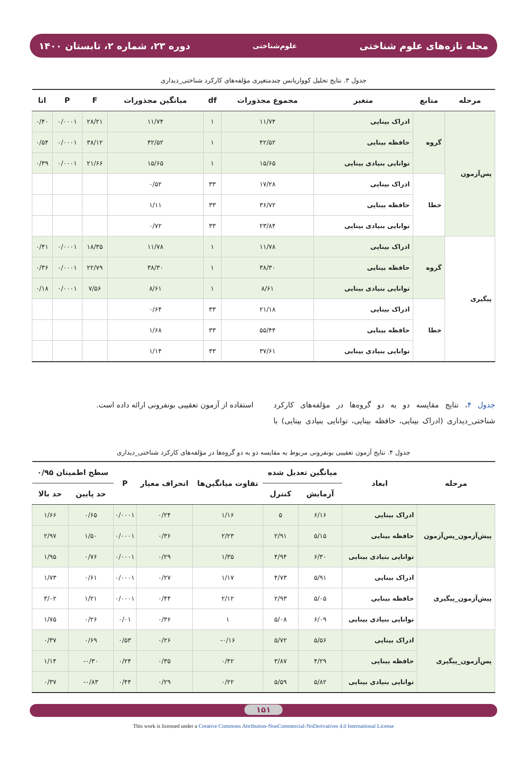مجله تازه‌های علوم شناختی علوم‌شناختی دوره ۲۳، شماره ۲، تابستان ۱۴۰۰
جدول ۳. نتایج تحلیل کوواریانس چندمتغیری مؤلفه‌های کارکرد شناختی_دیداری
| مرحله | منابع | متغیر | مجموع مجذورات | df | میانگین مجذورات | F | P | اتا |
| --- | --- | --- | --- | --- | --- | --- | --- | --- |
| پس‌آزمون | گروه | ادراک بینایی | ۱۱/۷۴ | ۱ | ۱۱/۷۴ | ۲۸/۲۱ | ۰/۰۰۰۱ | ۰/۴۰ |
| | | حافظه بینایی | ۴۲/۵۲ | ۱ | ۴۲/۵۲ | ۳۸/۱۲ | ۰/۰۰۰۱ | ۰/۵۴ |
| | | توانایی بنیادی بینایی | ۱۵/۶۵ | ۱ | ۱۵/۶۵ | ۲۱/۶۶ | ۰/۰۰۰۱ | ۰/۳۹ |
| | خطا | ادراک بینایی | ۱۷/۲۸ | ۳۳ | ۰/۵۲ | | | |
| | | حافظه بینایی | ۳۶/۷۲ | ۳۳ | ۱/۱۱ | | | |
| | | توانایی بنیادی بینایی | ۲۳/۸۴ | ۳۳ | ۰/۷۲ | | | |
| پیگیری | گروه | ادراک بینایی | ۱۱/۷۸ | ۱ | ۱۱/۷۸ | ۱۸/۳۵ | ۰/۰۰۰۱ | ۰/۴۱ |
| | | حافظه بینایی | ۳۸/۳۰ | ۱ | ۳۸/۳۰ | ۲۲/۷۹ | ۰/۰۰۰۱ | ۰/۳۶ |
| | | توانایی بنیادی بینایی | ۸/۶۱ | ۱ | ۸/۶۱ | ۷/۵۶ | ۰/۰۰۰۱ | ۰/۱۸ |
| | خطا | ادراک بینایی | ۲۱/۱۸ | ۳۳ | ۰/۶۴ | | | |
| | | حافظه بینایی | ۵۵/۴۴ | ۳۳ | ۱/۶۸ | | | |
| | | توانایی بنیادی بینایی | ۳۷/۶۱ | ۳۳ | ۱/۱۴ | | | |
جدول ۴، نتایج مقایسه دو به دو گروه‌ها در مؤلفه‌های کارکرد شناختی_دیداری (ادراک بینایی، حافظه بینایی، توانایی بنیادی بینایی) با استفاده از آزمون تعقیبی بونفرونی ارائه داده است.
جدول ۴. نتایج آزمون تعقیبی بونفرونی مربوط به مقایسه دو به دو گروه‌ها در مؤلفه‌های کارکرد شناختی_دیداری
| مرحله | ابعاد | میانگین تعدیل شده | | تفاوت میانگین‌ها | انحراف معیار | P | سطح اطمینان ۰/۹۵ | |
| --- | --- | --- | --- | --- | --- | --- | --- | --- |
| | | آزمایش | کنترل | | | | حد پایین | حد بالا |
| پیش‌آزمون_پس‌آزمون | ادراک بینایی | ۶/۱۶ | ۵ | ۱/۱۶ | ۰/۲۴ | ۰/۰۰۰۱ | ۰/۶۵ | ۱/۶۶ |
| | حافظه بینایی | ۵/۱۵ | ۲/۹۱ | ۲/۲۳ | ۰/۳۶ | ۰/۰۰۰۱ | ۱/۵۰ | ۲/۹۷ |
| | توانایی بنیادی بینایی | ۶/۳۰ | ۴/۹۴ | ۱/۳۵ | ۰/۲۹ | ۰/۰۰۰۱ | ۰/۷۶ | ۱/۹۵ |
| پیش‌آزمون_پیگیری | ادراک بینایی | ۵/۹۱ | ۴/۷۳ | ۱/۱۷ | ۰/۲۷ | ۰/۰۰۰۱ | ۰/۶۱ | ۱/۷۳ |
| | حافظه بینایی | ۵/۰۵ | ۲/۹۳ | ۲/۱۲ | ۰/۴۴ | ۰/۰۰۰۱ | ۱/۲۱ | ۳/۰۲ |
| | توانایی بنیادی بینایی | ۶/۰۹ | ۵/۰۸ | ۱ | ۰/۳۶ | ۰/۰۱ | ۰/۲۶ | ۱/۷۵ |
| پس‌آزمون_پیگیری | ادراک بینایی | ۵/۵۶ | ۵/۷۲ | ۰/۱۶- | ۰/۲۶ | ۰/۵۳ | ۰/۶۹ | ۰/۳۷ |
| | حافظه بینایی | ۴/۲۹ | ۳/۸۷ | ۰/۴۲ | ۰/۳۵ | ۰/۲۴ | ۰/۳۰- | ۱/۱۴ |
| | توانایی بنیادی بینایی | ۵/۸۲ | ۵/۵۹ | ۰/۲۲ | ۰/۲۹ | ۰/۴۴ | ۰/۸۳- | ۰/۳۷ |
۱۵۱
This work is licensed under a Creative Commons Attribution-NonCommercial-NoDerivatives 4.0 International License